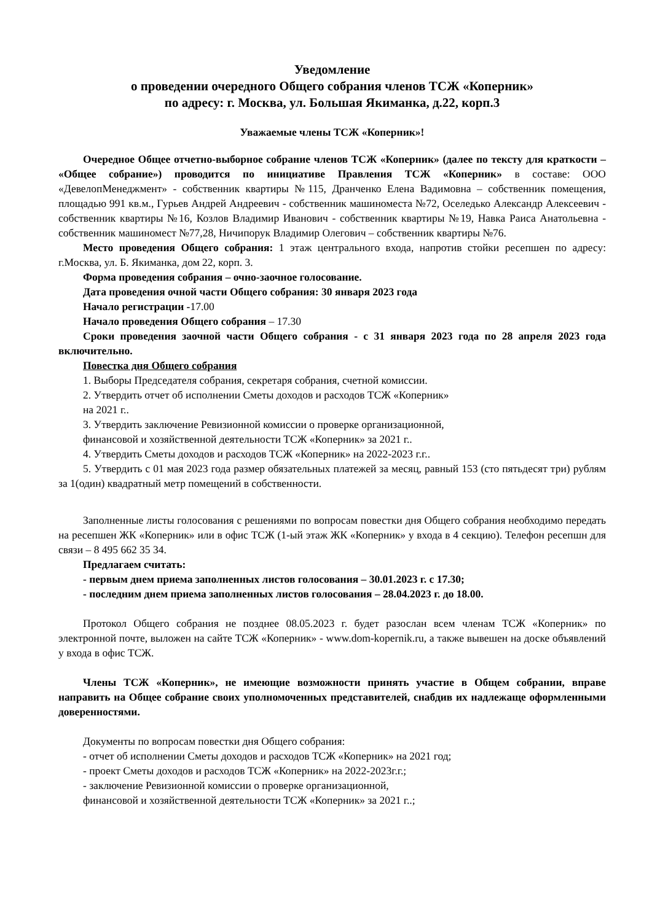Уведомление
о проведении очередного Общего собрания членов ТСЖ «Коперник»
по адресу: г. Москва, ул. Большая Якиманка, д.22, корп.3
Уважаемые члены ТСЖ «Коперник»!
Очередное Общее отчетно-выборное собрание членов ТСЖ «Коперник» (далее по тексту для краткости – «Общее собрание») проводится по инициативе Правления ТСЖ «Коперник» в составе: ООО «ДевелопМенеджмент» - собственник квартиры №115, Дранченко Елена Вадимовна – собственник помещения, площадью 991 кв.м., Гурьев Андрей Андреевич - собственник машиноместа №72, Оселедько Александр Алексеевич - собственник квартиры №16, Козлов Владимир Иванович - собственник квартиры №19, Навка Раиса Анатольевна - собственник машиномест №77,28, Ничипорук Владимир Олегович – собственник квартиры №76.
Место проведения Общего собрания: 1 этаж центрального входа, напротив стойки ресепшен по адресу: г.Москва, ул. Б. Якиманка, дом 22, корп. 3.
Форма проведения собрания – очно-заочное голосование.
Дата проведения очной части Общего собрания: 30 января 2023 года
Начало регистрации -17.00
Начало проведения Общего собрания – 17.30
Сроки проведения заочной части Общего собрания - с 31 января 2023 года по 28 апреля 2023 года включительно.
Повестка дня Общего собрания
1. Выборы Председателя собрания, секретаря собрания, счетной комиссии.
2. Утвердить отчет об исполнении Сметы доходов и расходов ТСЖ «Коперник»
на 2021 г..
3. Утвердить заключение Ревизионной комиссии о проверке организационной,
финансовой и хозяйственной деятельности ТСЖ «Коперник» за 2021 г..
4. Утвердить Сметы доходов и расходов ТСЖ «Коперник» на 2022-2023 г.г..
5. Утвердить с 01 мая 2023 года размер обязательных платежей за месяц, равный 153 (сто пятьдесят три) рублям за 1(один) квадратный метр помещений в собственности.
Заполненные листы голосования с решениями по вопросам повестки дня Общего собрания необходимо передать на ресепшен ЖК «Коперник» или в офис ТСЖ (1-ый этаж ЖК «Коперник» у входа в 4 секцию). Телефон ресепшн для связи – 8 495 662 35 34.
Предлагаем считать:
- первым днем приема заполненных листов голосования – 30.01.2023 г. с 17.30;
- последним днем приема заполненных листов голосования – 28.04.2023 г. до 18.00.
Протокол Общего собрания не позднее 08.05.2023 г. будет разослан всем членам ТСЖ «Коперник» по электронной почте, выложен на сайте ТСЖ «Коперник» - www.dom-kopernik.ru, а также вывешен на доске объявлений у входа в офис ТСЖ.
Члены ТСЖ «Коперник», не имеющие возможности принять участие в Общем собрании, вправе направить на Общее собрание своих уполномоченных представителей, снабдив их надлежаще оформленными доверенностями.
Документы по вопросам повестки дня Общего собрания:
- отчет об исполнении Сметы доходов и расходов ТСЖ «Коперник» на 2021 год;
- проект Сметы доходов и расходов ТСЖ «Коперник» на 2022-2023г.г.;
- заключение Ревизионной комиссии о проверке организационной,
финансовой и хозяйственной деятельности ТСЖ «Коперник» за 2021 г..;